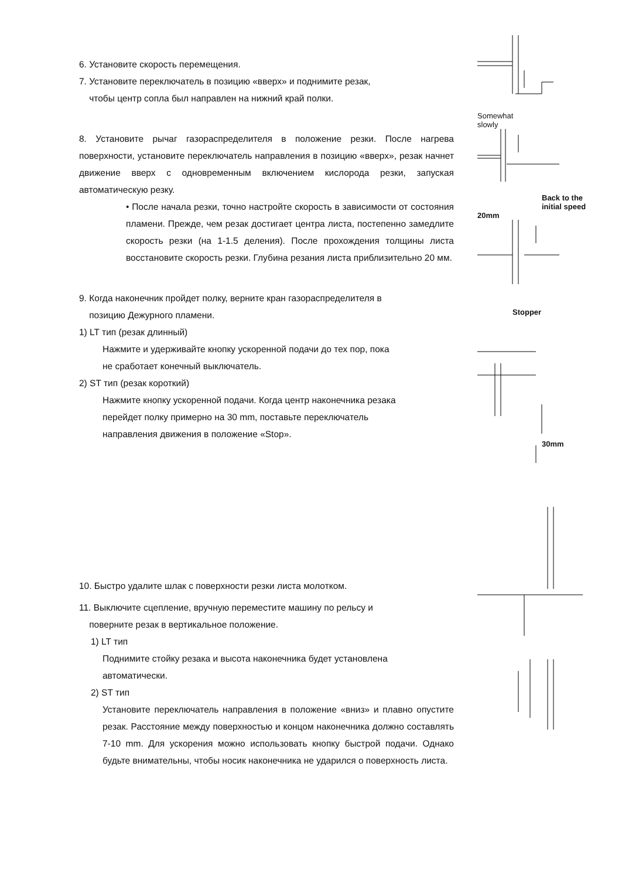6. Установите скорость перемещения.
7. Установите переключатель в позицию «вверх» и поднимите резак,
чтобы центр сопла был направлен на нижний край полки.
8. Установите рычаг газораспределителя в положение резки. После нагрева поверхности, установите переключатель направления в позицию «вверх», резак начнет движение вверх с одновременным включением кислорода резки, запуская автоматическую резку.
• После начала резки, точно настройте скорость в зависимости от состояния пламени. Прежде, чем резак достигает центра листа, постепенно замедлите скорость резки (на 1-1.5 деления). После прохождения толщины листа восстановите скорость резки. Глубина резания листа приблизительно 20 мм.
9. Когда наконечник пройдет полку, верните кран газораспределителя в
позицию Дежурного пламени.
1) LT тип (резак длинный)
Нажмите и удерживайте кнопку ускоренной подачи до тех пор, пока
не сработает конечный выключатель.
2) ST тип (резак короткий)
Нажмите кнопку ускоренной подачи. Когда центр наконечника резака
перейдет полку примерно на 30 mm, поставьте переключатель
направления движения в положение «Stop».
10. Быстро удалите шлак с поверхности резки листа молотком.
11. Выключите сцепление, вручную переместите машину по рельсу и
поверните резак в вертикальное положение.
1) LT тип
Поднимите стойку резака и высота наконечника будет установлена
автоматически.
2) ST тип
Установите переключатель направления в положение «вниз» и плавно опустите резак. Расстояние между поверхностью и концом наконечника должно составлять 7-10 mm. Для ускорения можно использовать кнопку быстрой подачи. Однако будьте внимательны, чтобы носик наконечника не ударился о поверхность листа.
Somewhat
slowly
Back to the
initial speed
20mm
Stopper
30mm